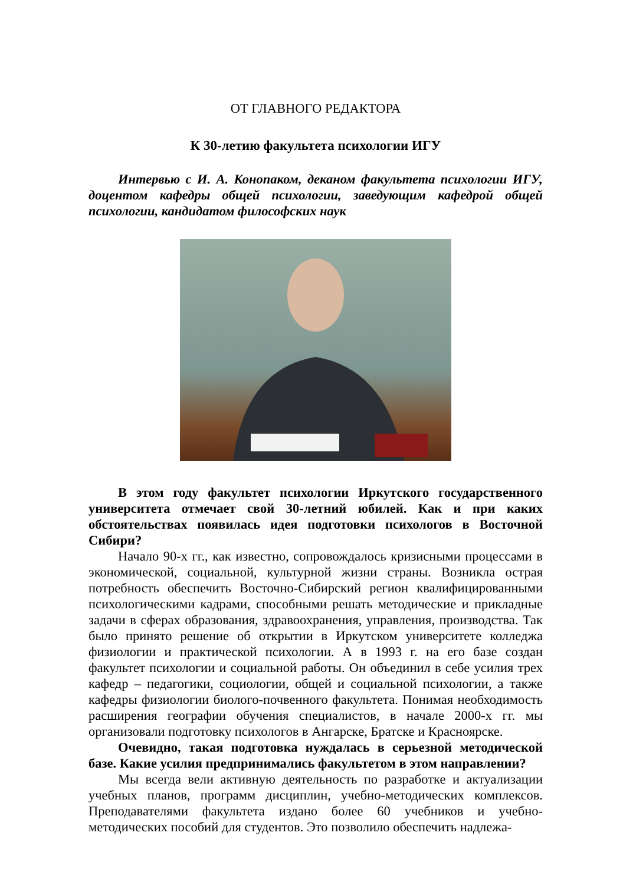ОТ ГЛАВНОГО РЕДАКТОРА
К 30-летию факультета психологии ИГУ
Интервью с И. А. Конопаком, деканом факультета психологии ИГУ, доцентом кафедры общей психологии, заведующим кафедрой общей психологии, кандидатом философских наук
В этом году факультет психологии Иркутского государственного университета отмечает свой 30-летний юбилей. Как и при каких обстоятельствах появилась идея подготовки психологов в Восточной Сибири?
Начало 90-х гг., как известно, сопровождалось кризисными процессами в экономической, социальной, культурной жизни страны. Возникла острая потребность обеспечить Восточно-Сибирский регион квалифицированными психологическими кадрами, способными решать методические и прикладные задачи в сферах образования, здравоохранения, управления, производства. Так было принято решение об открытии в Иркутском университете колледжа физиологии и практической психологии. А в 1993 г. на его базе создан факультет психологии и социальной работы. Он объединил в себе усилия трех кафедр – педагогики, социологии, общей и социальной психологии, а также кафедры физиологии биолого-почвенного факультета. Понимая необходимость расширения географии обучения специалистов, в начале 2000-х гг. мы организовали подготовку психологов в Ангарске, Братске и Красноярске.
Очевидно, такая подготовка нуждалась в серьезной методической базе. Какие усилия предпринимались факультетом в этом направлении?
Мы всегда вели активную деятельность по разработке и актуализации учебных планов, программ дисциплин, учебно-методических комплексов. Преподавателями факультета издано более 60 учебников и учебно-методических пособий для студентов. Это позволило обеспечить надлежа-